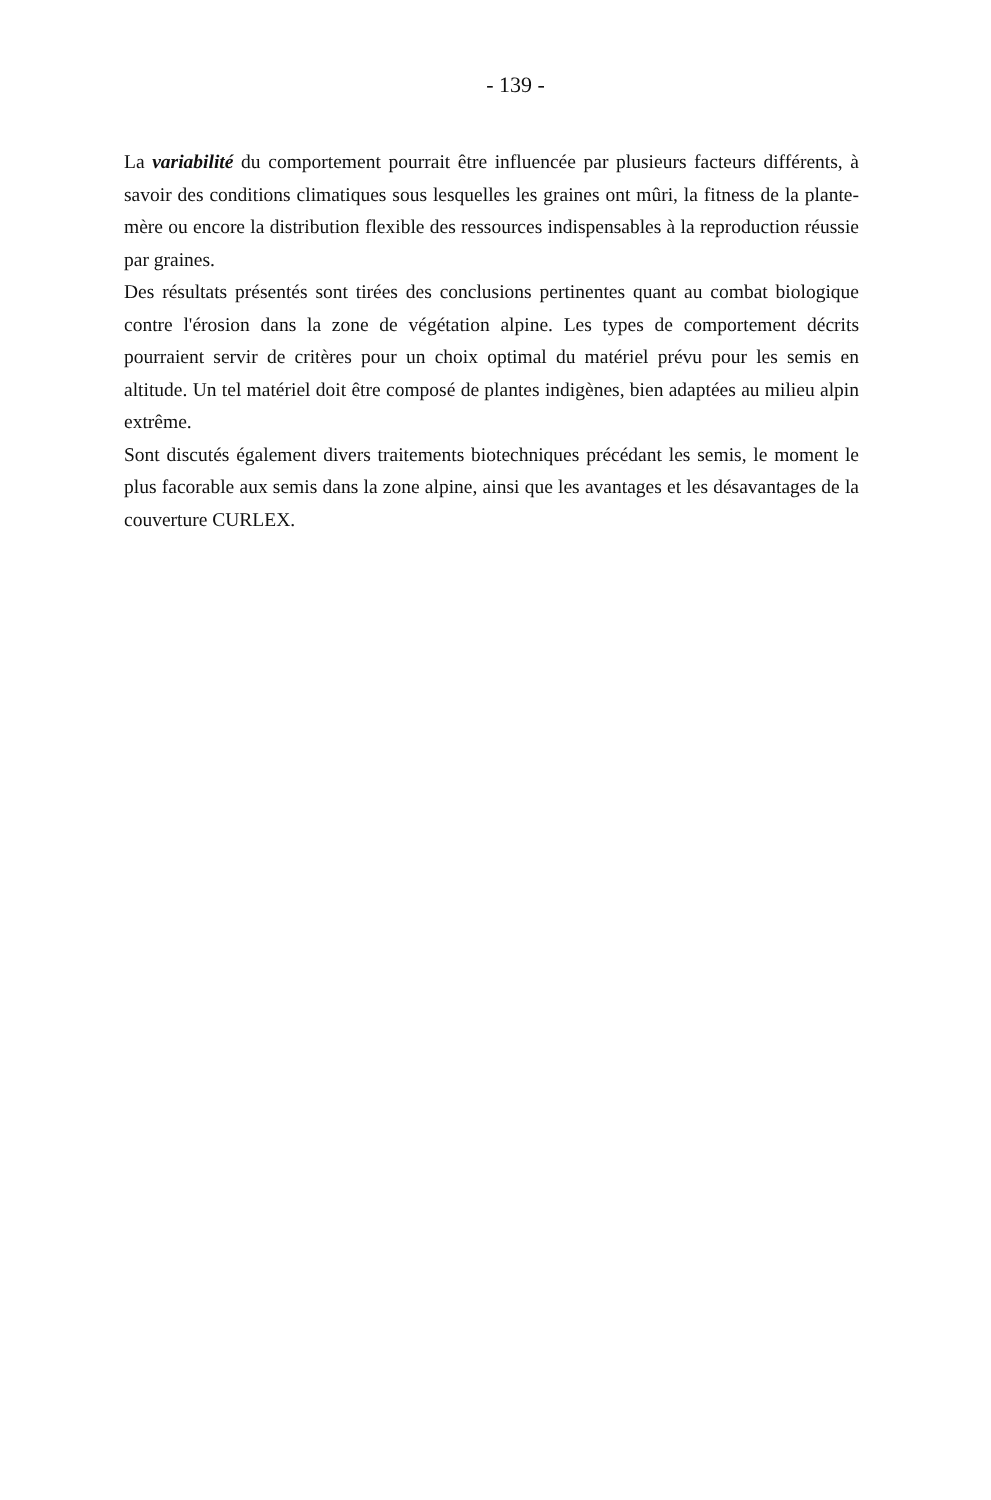- 139 -
La variabilité du comportement pourrait être influencée par plusieurs facteurs différents, à savoir des conditions climatiques sous lesquelles les graines ont mûri, la fitness de la plante-mère ou encore la distribution flexible des ressources indispensables à la reproduction réussie par graines.
Des résultats présentés sont tirées des conclusions pertinentes quant au combat biologique contre l'érosion dans la zone de végétation alpine. Les types de comportement décrits pourraient servir de critères pour un choix optimal du matériel prévu pour les semis en altitude. Un tel matériel doit être composé de plantes indigènes, bien adaptées au milieu alpin extrême.
Sont discutés également divers traitements biotechniques précédant les semis, le moment le plus facorable aux semis dans la zone alpine, ainsi que les avantages et les désavantages de la couverture CURLEX.